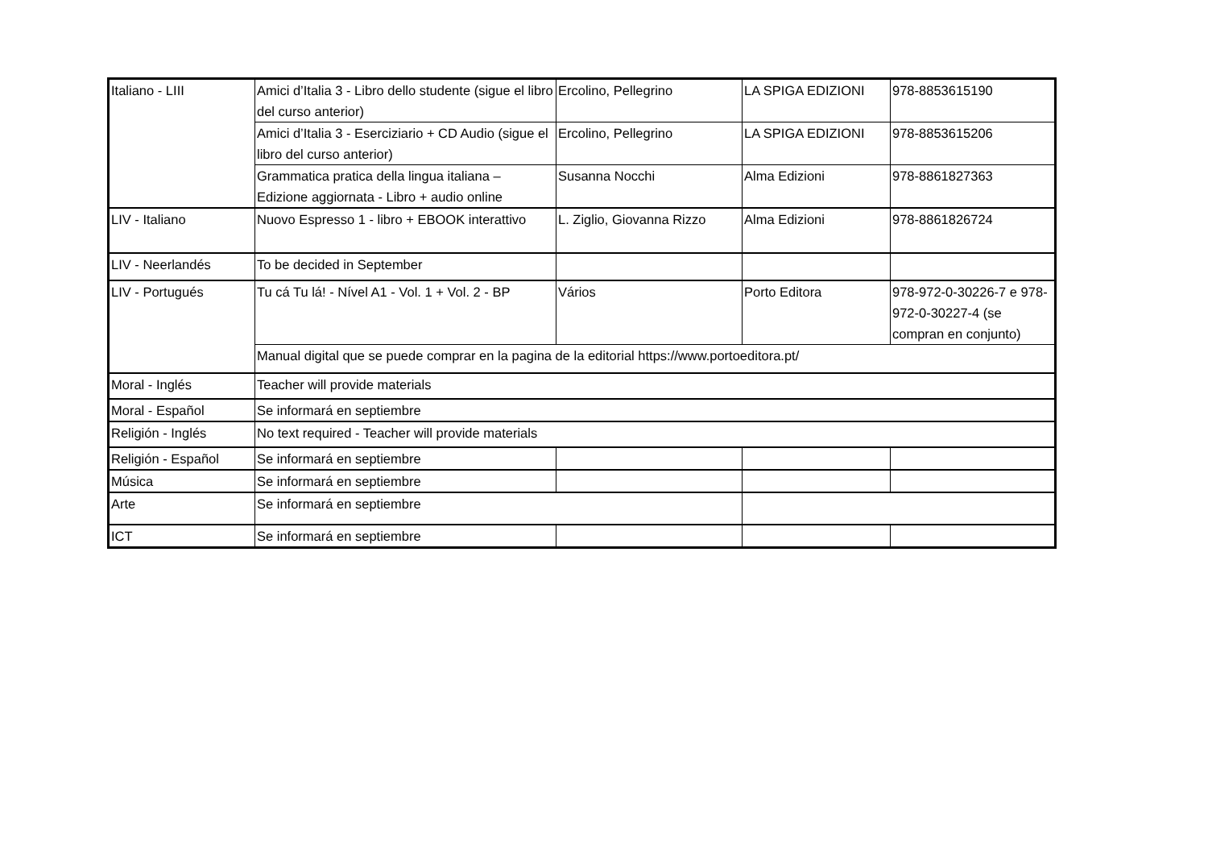| Italiano - LIII | Amici d’Italia 3 - Libro dello studente (sigue el libro del curso anterior) | Ercolino, Pellegrino | LA SPIGA EDIZIONI | 978-8853615190 |
| | Amici d’Italia 3 - Eserciziario + CD Audio (sigue el libro del curso anterior) | Ercolino, Pellegrino | LA SPIGA EDIZIONI | 978-8853615206 |
| | Grammatica pratica della lingua italiana – Edizione aggiornata - Libro + audio online | Susanna Nocchi | Alma Edizioni | 978-8861827363 |
| LIV - Italiano | Nuovo Espresso 1 - libro + EBOOK interattivo | L. Ziglio, Giovanna Rizzo | Alma Edizioni | 978-8861826724 |
| LIV - Neerlandés | To be decided in September | | | |
| LIV - Portugués | Tu cá Tu lá! - Nível A1 - Vol. 1 + Vol. 2 - BP | Vários | Porto Editora | 978-972-0-30226-7 e 978-972-0-30227-4 (se compran en conjunto) |
| | Manual digital que se puede comprar en la pagina de la editorial https://www.portoeditora.pt/ | | | |
| Moral - Inglés | Teacher will provide materials | | | |
| Moral - Español | Se informará en septiembre | | | |
| Religión - Inglés | No text required - Teacher will provide materials | | | |
| Religión - Español | Se informará en septiembre | | | |
| Música | Se informará en septiembre | | | |
| Arte | Se informará en septiembre | | | |
| ICT | Se informará en septiembre | | | |